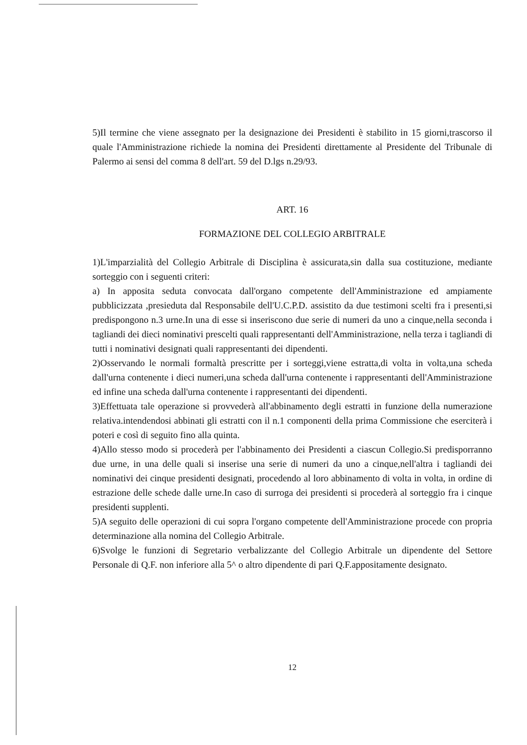5)Il termine che viene assegnato per la designazione dei Presidenti è stabilito in 15 giorni,trascorso il quale l'Amministrazione richiede la nomina dei Presidenti direttamente al Presidente del Tribunale di Palermo ai sensi del comma 8 dell'art. 59 del D.lgs n.29/93.
ART. 16
FORMAZIONE DEL COLLEGIO ARBITRALE
1)L'imparzialità del Collegio Arbitrale di Disciplina è assicurata,sin dalla sua costituzione, mediante sorteggio con i seguenti criteri:
a) In apposita seduta convocata dall'organo competente dell'Amministrazione ed ampiamente pubblicizzata ,presieduta dal Responsabile dell'U.C.P.D. assistito da due testimoni scelti fra i presenti,si predispongono n.3 urne.In una di esse si inseriscono due serie di numeri da uno a cinque,nella seconda i tagliandi dei dieci nominativi prescelti quali rappresentanti dell'Amministrazione, nella terza i tagliandi di tutti i nominativi designati quali rappresentanti dei dipendenti.
2)Osservando le normali formaltà prescritte per i sorteggi,viene estratta,di volta in volta,una scheda dall'urna contenente i dieci numeri,una scheda dall'urna contenente i rappresentanti dell'Amministrazione ed infine una scheda dall'urna contenente i rappresentanti dei dipendenti.
3)Effettuata tale operazione si provvederà all'abbinamento degli estratti in funzione della numerazione relativa.intendendosi abbinati gli estratti con il n.1 componenti della prima Commissione che eserciterà i poteri e così di seguito fino alla quinta.
4)Allo stesso modo si procederà per l'abbinamento dei Presidenti a ciascun Collegio.Si predisporranno due urne, in una delle quali si inserise una serie di numeri da uno a cinque,nell'altra i tagliandi dei nominativi dei cinque presidenti designati, procedendo al loro abbinamento di volta in volta, in ordine di estrazione delle schede dalle urne.In caso di surroga dei presidenti si procederà al sorteggio fra i cinque presidenti supplenti.
5)A seguito delle operazioni di cui sopra l'organo competente dell'Amministrazione procede con propria determinazione alla nomina del Collegio Arbitrale.
6)Svolge le funzioni di Segretario verbalizzante del Collegio Arbitrale un dipendente del Settore Personale di Q.F. non inferiore alla 5^ o altro dipendente di pari Q.F.appositamente designato.
12